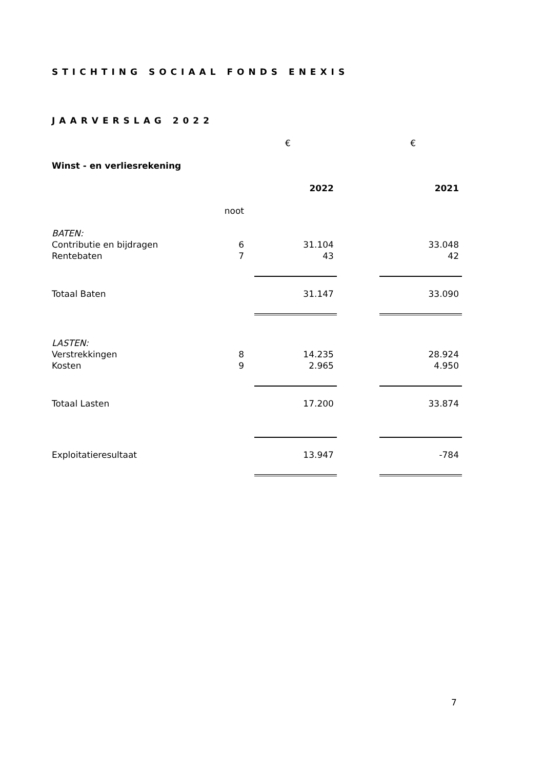STICHTING SOCIAAL FONDS ENEXIS
JAARVERSLAG 2022
| | | € | | € |
| Winst - en verliesrekening | | | | |
| | | 2022 | | 2021 |
| | noot | | | |
| BATEN: | | | | |
| Contributie en bijdragen | 6 | 31.104 | | 33.048 |
| Rentebaten | 7 | 43 | | 42 |
| Totaal Baten | | 31.147 | | 33.090 |
| LASTEN: | | | | |
| Verstrekkingen | 8 | 14.235 | | 28.924 |
| Kosten | 9 | 2.965 | | 4.950 |
| Totaal Lasten | | 17.200 | | 33.874 |
| Exploitatieresultaat | | 13.947 | | -784 |
7